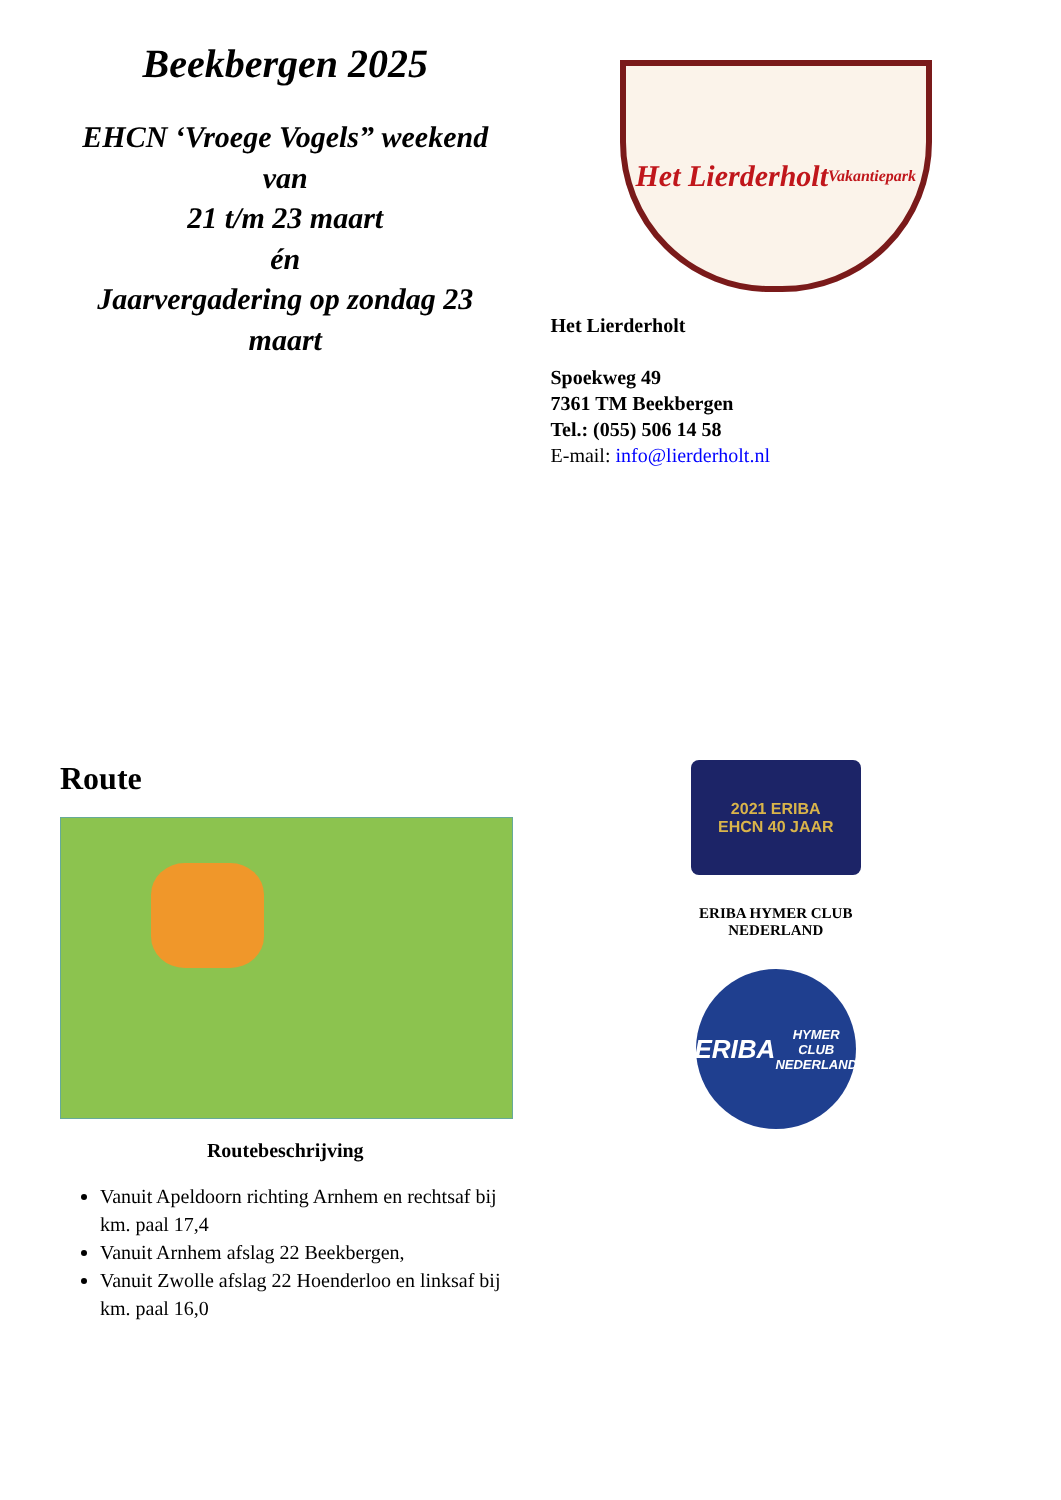Beekbergen 2025
EHCN ‘Vroege Vogels” weekend
van
21 t/m 23 maart
én
Jaarvergadering op zondag 23 maart
Het Lierderholt
Vakantiepark
Het Lierderholt
Spoekweg 49
7361 TM Beekbergen
Tel.: (055) 506 14 58
E-mail: info@lierderholt.nl
Route
Routebeschrijving
Vanuit Apeldoorn richting Arnhem en rechtsaf bij km. paal 17,4
Vanuit Arnhem afslag 22 Beekbergen,
Vanuit Zwolle afslag 22 Hoenderloo en linksaf bij km. paal 16,0
2021 ERIBA
EHCN 40 JAAR
ERIBA HYMER CLUB
NEDERLAND
ERIBA
HYMER CLUB NEDERLAND